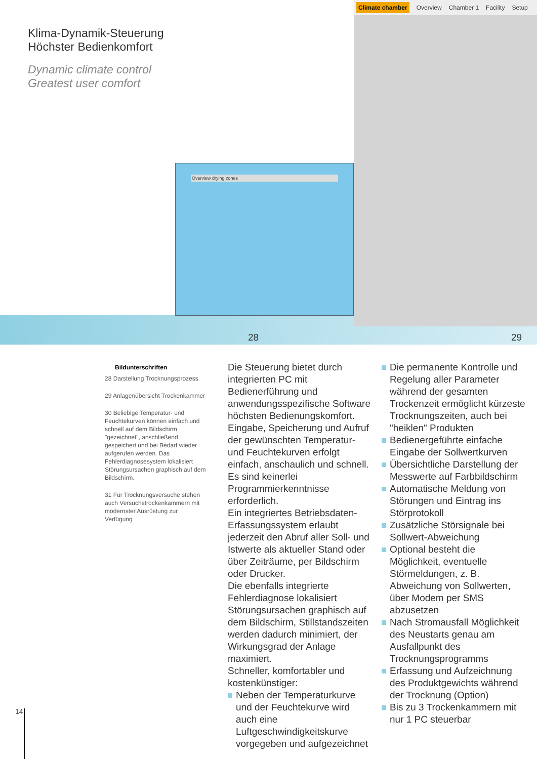Klima-Dynamik-Steuerung
Höchster Bedienkomfort
Dynamic climate control
Greatest user comfort
Overview drying zones
Climate chamber Overview Chamber 1 Facility Setup
28 29
Bildunterschriften
28 Darstellung Trocknungsprozess
29 Anlagenübersicht Trockenkammer
30 Beliebige Temperatur- und Feuchtekurven können einfach und schnell auf dem Bildschirm "gezeichnet", anschließend gespeichert und bei Bedarf wieder aufgerufen werden. Das Fehlerdiagnosesystem lokalisiert Störungsursachen graphisch auf dem Bildschirm.
31 Für Trocknungsversuche stehen auch Versuchstrockenkammern mit modernster Ausrüstung zur Verfügung
Die Steuerung bietet durch integrierten PC mit Bedienerführung und anwendungsspezifische Software höchsten Bedienungskomfort. Eingabe, Speicherung und Aufruf der gewünschten Temperatur- und Feuchtekurven erfolgt einfach, anschaulich und schnell. Es sind keinerlei Programmierkenntnisse erforderlich.
Ein integriertes Betriebsdaten-Erfassungssystem erlaubt jederzeit den Abruf aller Soll- und Istwerte als aktueller Stand oder über Zeiträume, per Bildschirm oder Drucker.
Die ebenfalls integrierte Fehlerdiagnose lokalisiert Störungsursachen graphisch auf dem Bildschirm, Stillstandszeiten werden dadurch minimiert, der Wirkungsgrad der Anlage maximiert.
Schneller, komfortabler und kostenkünstiger:
Neben der Temperaturkurve und der Feuchtekurve wird auch eine Luftgeschwindigkeitskurve vorgegeben und aufgezeichnet
Die permanente Kontrolle und Regelung aller Parameter während der gesamten Trockenzeit ermöglicht kürzeste Trocknungszeiten, auch bei "heiklen" Produkten
Bedienergeführte einfache Eingabe der Sollwertkurven
Übersichtliche Darstellung der Messwerte auf Farbbildschirm
Automatische Meldung von Störungen und Eintrag ins Störprotokoll
Zusätzliche Störsignale bei Sollwert-Abweichung
Optional besteht die Möglichkeit, eventuelle Störmeldungen, z. B. Abweichung von Sollwerten, über Modem per SMS abzusetzen
Nach Stromausfall Möglichkeit des Neustarts genau am Ausfallpunkt des Trocknungsprogramms
Erfassung und Aufzeichnung des Produktgewichts während der Trocknung (Option)
Bis zu 3 Trockenkammern mit nur 1 PC steuerbar
14